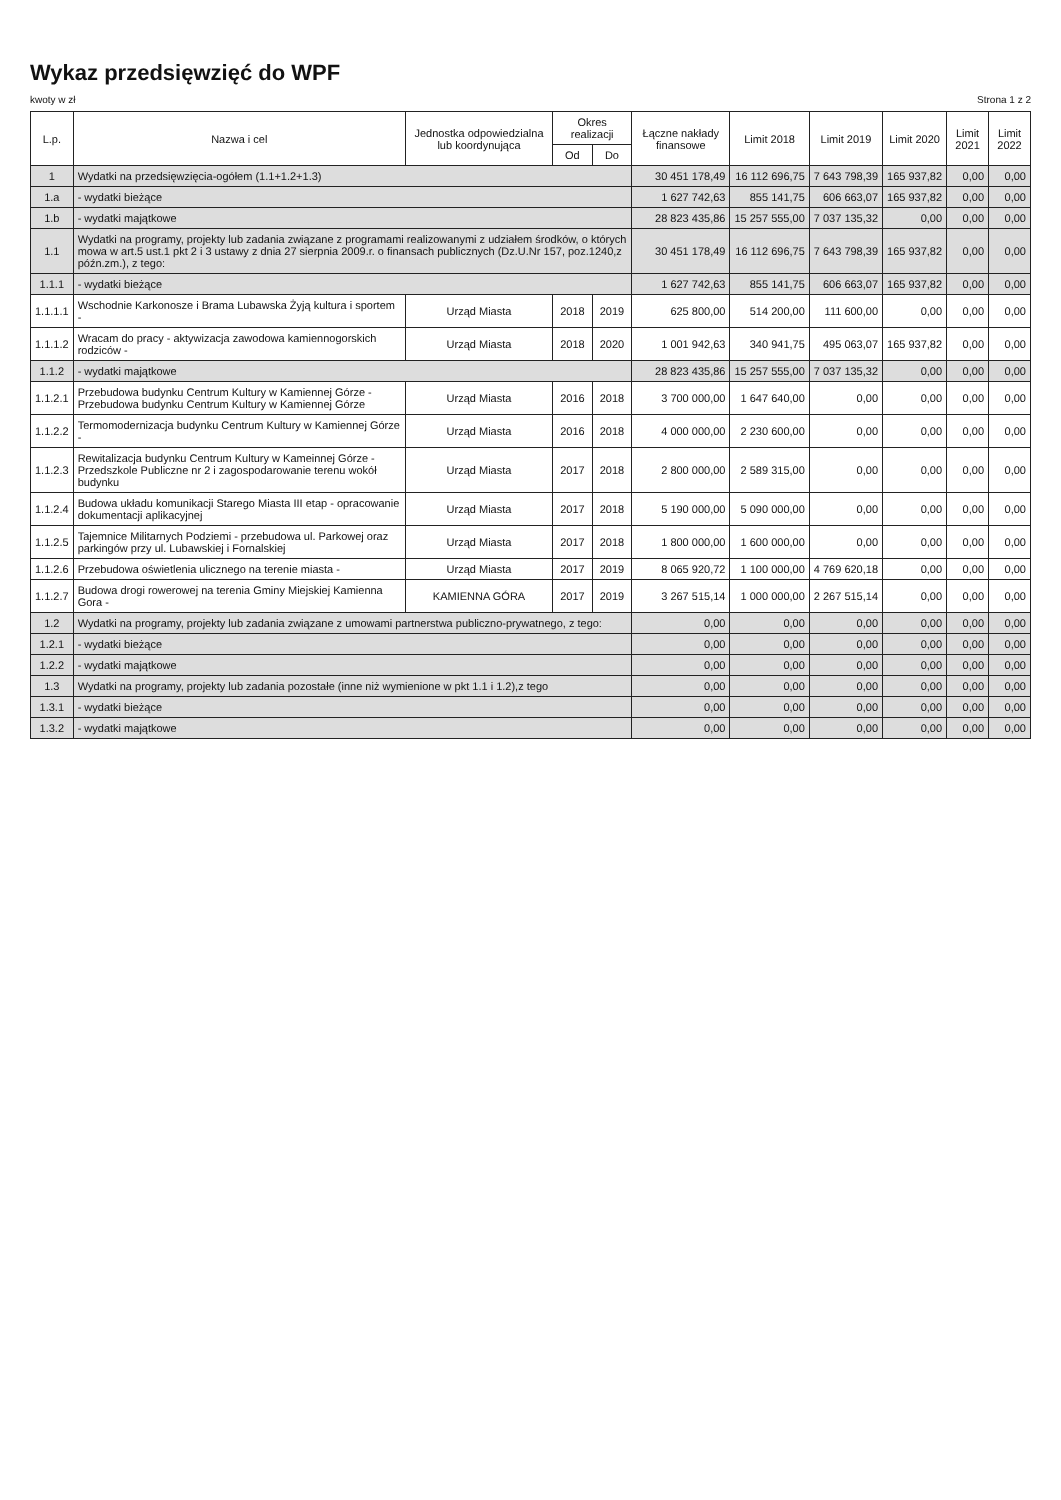Wykaz przedsięwzięć do WPF
kwoty w zł Strona 1 z 2
| L.p. | Nazwa i cel | Jednostka odpowiedzialna lub koordynująca | Okres realizacji | | Łączne nakłady finansowe | Limit 2018 | Limit 2019 | Limit 2020 | Limit 2021 | Limit 2022 |
| --- | --- | --- | --- | --- | --- | --- | --- | --- | --- | --- |
| | | | Od | Do | | | | | | |
| 1 | Wydatki na przedsięwzięcia-ogółem (1.1+1.2+1.3) | | | | 30 451 178,49 | 16 112 696,75 | 7 643 798,39 | 165 937,82 | 0,00 | 0,00 |
| 1.a | - wydatki bieżące | | | | 1 627 742,63 | 855 141,75 | 606 663,07 | 165 937,82 | 0,00 | 0,00 |
| 1.b | - wydatki majątkowe | | | | 28 823 435,86 | 15 257 555,00 | 7 037 135,32 | 0,00 | 0,00 | 0,00 |
| 1.1 | Wydatki na programy, projekty lub zadania związane z programami realizowanymi z udziałem środków, o których mowa w art.5 ust.1 pkt 2 i 3 ustawy z dnia 27 sierpnia 2009.r. o finansach publicznych (Dz.U.Nr 157, poz.1240,z późn.zm.), z tego: | | | | 30 451 178,49 | 16 112 696,75 | 7 643 798,39 | 165 937,82 | 0,00 | 0,00 |
| 1.1.1 | - wydatki bieżące | | | | 1 627 742,63 | 855 141,75 | 606 663,07 | 165 937,82 | 0,00 | 0,00 |
| 1.1.1.1 | Wschodnie Karkonosze i Brama Lubawska Żyją kultura i sportem - | Urząd Miasta | 2018 | 2019 | 625 800,00 | 514 200,00 | 111 600,00 | 0,00 | 0,00 | 0,00 |
| 1.1.1.2 | Wracam do pracy - aktywizacja zawodowa kamiennogorskich rodziców - | Urząd Miasta | 2018 | 2020 | 1 001 942,63 | 340 941,75 | 495 063,07 | 165 937,82 | 0,00 | 0,00 |
| 1.1.2 | - wydatki majątkowe | | | | 28 823 435,86 | 15 257 555,00 | 7 037 135,32 | 0,00 | 0,00 | 0,00 |
| 1.1.2.1 | Przebudowa budynku Centrum Kultury w Kamiennej Górze - Przebudowa budynku Centrum Kultury w Kamiennej Górze | Urząd Miasta | 2016 | 2018 | 3 700 000,00 | 1 647 640,00 | 0,00 | 0,00 | 0,00 | 0,00 |
| 1.1.2.2 | Termomodernizacja budynku Centrum Kultury w Kamiennej Górze - | Urząd Miasta | 2016 | 2018 | 4 000 000,00 | 2 230 600,00 | 0,00 | 0,00 | 0,00 | 0,00 |
| 1.1.2.3 | Rewitalizacja budynku Centrum Kultury w Kameinnej Górze - Przedszkole Publiczne nr 2 i zagospodarowanie terenu wokół budynku | Urząd Miasta | 2017 | 2018 | 2 800 000,00 | 2 589 315,00 | 0,00 | 0,00 | 0,00 | 0,00 |
| 1.1.2.4 | Budowa układu komunikacji Starego Miasta III etap - opracowanie dokumentacji aplikacyjnej | Urząd Miasta | 2017 | 2018 | 5 190 000,00 | 5 090 000,00 | 0,00 | 0,00 | 0,00 | 0,00 |
| 1.1.2.5 | Tajemnice Militarnych Podziemi - przebudowa ul. Parkowej oraz parkingów przy ul. Lubawskiej i Fornalskiej | Urząd Miasta | 2017 | 2018 | 1 800 000,00 | 1 600 000,00 | 0,00 | 0,00 | 0,00 | 0,00 |
| 1.1.2.6 | Przebudowa oświetlenia ulicznego na terenie miasta - | Urząd Miasta | 2017 | 2019 | 8 065 920,72 | 1 100 000,00 | 4 769 620,18 | 0,00 | 0,00 | 0,00 |
| 1.1.2.7 | Budowa drogi rowerowej na terenia Gminy Miejskiej Kamienna Gora - | KAMIENNA GÓRA | 2017 | 2019 | 3 267 515,14 | 1 000 000,00 | 2 267 515,14 | 0,00 | 0,00 | 0,00 |
| 1.2 | Wydatki na programy, projekty lub zadania związane z umowami partnerstwa publiczno-prywatnego, z tego: | | | | 0,00 | 0,00 | 0,00 | 0,00 | 0,00 | 0,00 |
| 1.2.1 | - wydatki bieżące | | | | 0,00 | 0,00 | 0,00 | 0,00 | 0,00 | 0,00 |
| 1.2.2 | - wydatki majątkowe | | | | 0,00 | 0,00 | 0,00 | 0,00 | 0,00 | 0,00 |
| 1.3 | Wydatki na programy, projekty lub zadania pozostałe (inne niż wymienione w pkt 1.1 i 1.2),z tego | | | | 0,00 | 0,00 | 0,00 | 0,00 | 0,00 | 0,00 |
| 1.3.1 | - wydatki bieżące | | | | 0,00 | 0,00 | 0,00 | 0,00 | 0,00 | 0,00 |
| 1.3.2 | - wydatki majątkowe | | | | 0,00 | 0,00 | 0,00 | 0,00 | 0,00 | 0,00 |